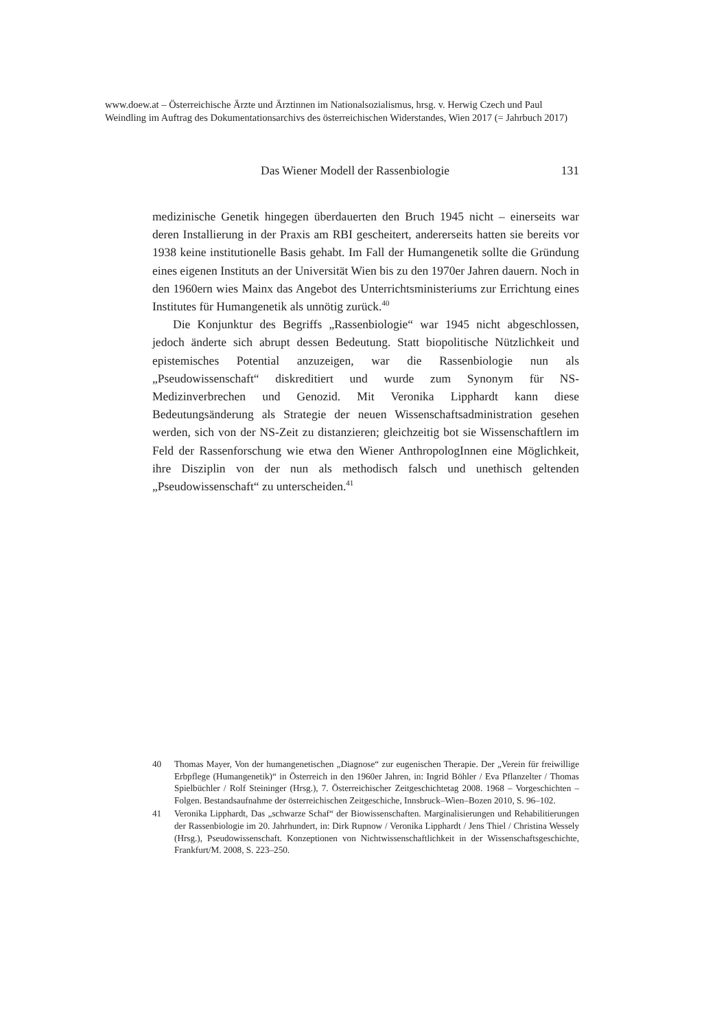www.doew.at – Österreichische Ärzte und Ärztinnen im Nationalsozialismus, hrsg. v. Herwig Czech und Paul Weindling im Auftrag des Dokumentationsarchivs des österreichischen Widerstandes, Wien 2017 (= Jahrbuch 2017)
Das Wiener Modell der Rassenbiologie 131
medizinische Genetik hingegen überdauerten den Bruch 1945 nicht – einerseits war deren Installierung in der Praxis am RBI gescheitert, andererseits hatten sie bereits vor 1938 keine institutionelle Basis gehabt. Im Fall der Humangenetik sollte die Gründung eines eigenen Instituts an der Universität Wien bis zu den 1970er Jahren dauern. Noch in den 1960ern wies Mainx das Angebot des Unterrichtsministeriums zur Errichtung eines Institutes für Humangenetik als unnötig zurück.<sup>40</sup>
Die Konjunktur des Begriffs „Rassenbiologie“ war 1945 nicht abgeschlossen, jedoch änderte sich abrupt dessen Bedeutung. Statt biopolitische Nützlichkeit und epistemisches Potential anzuzeigen, war die Rassenbiologie nun als „Pseudowissenschaft“ diskreditiert und wurde zum Synonym für NS-Medizinverbrechen und Genozid. Mit Veronika Lipphardt kann diese Bedeutungsänderung als Strategie der neuen Wissenschaftsadministration gesehen werden, sich von der NS-Zeit zu distanzieren; gleichzeitig bot sie Wissenschaftlern im Feld der Rassenforschung wie etwa den Wiener AnthropologInnen eine Möglichkeit, ihre Disziplin von der nun als methodisch falsch und unethisch geltenden „Pseudowissenschaft“ zu unterscheiden.<sup>41</sup>
40 Thomas Mayer, Von der humangenetischen „Diagnose“ zur eugenischen Therapie. Der „Verein für freiwillige Erbpflege (Humangenetik)“ in Österreich in den 1960er Jahren, in: Ingrid Böhler / Eva Pflanzelter / Thomas Spielbüchler / Rolf Steininger (Hrsg.), 7. Österreichischer Zeitgeschichtetag 2008. 1968 – Vorgeschichten – Folgen. Bestandsaufnahme der österreichischen Zeitgeschiche, Innsbruck–Wien–Bozen 2010, S. 96–102.
41 Veronika Lipphardt, Das „schwarze Schaf“ der Biowissenschaften. Marginalisierungen und Rehabilitierungen der Rassenbiologie im 20. Jahrhundert, in: Dirk Rupnow / Veronika Lipphardt / Jens Thiel / Christina Wessely (Hrsg.), Pseudowissenschaft. Konzeptionen von Nichtwissenschaftlichkeit in der Wissenschaftsgeschichte, Frankfurt/M. 2008, S. 223–250.